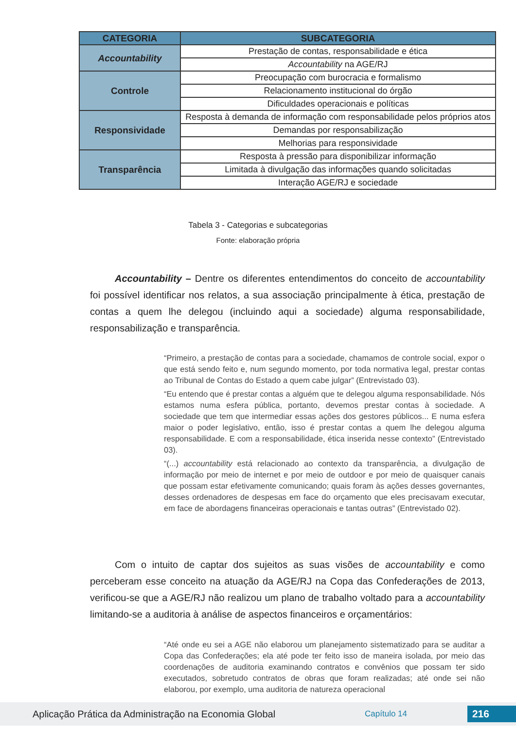| CATEGORIA | SUBCATEGORIA |
| --- | --- |
| Accountability | Prestação de contas, responsabilidade e ética |
| | Accountability na AGE/RJ |
| Controle | Preocupação com burocracia e formalismo |
| | Relacionamento institucional do órgão |
| | Dificuldades operacionais e políticas |
| Responsividade | Resposta à demanda de informação com responsabilidade pelos próprios atos |
| | Demandas por responsabilização |
| | Melhorias para responsividade |
| Transparência | Resposta à pressão para disponibilizar informação |
| | Limitada à divulgação das informações quando solicitadas |
| | Interação AGE/RJ e sociedade |
Tabela 3 - Categorias e subcategorias
Fonte: elaboração própria
Accountability – Dentre os diferentes entendimentos do conceito de accountability foi possível identificar nos relatos, a sua associação principalmente à ética, prestação de contas a quem lhe delegou (incluindo aqui a sociedade) alguma responsabilidade, responsabilização e transparência.
“Primeiro, a prestação de contas para a sociedade, chamamos de controle social, expor o que está sendo feito e, num segundo momento, por toda normativa legal, prestar contas ao Tribunal de Contas do Estado a quem cabe julgar” (Entrevistado 03).
“Eu entendo que é prestar contas a alguém que te delegou alguma responsabilidade. Nós estamos numa esfera pública, portanto, devemos prestar contas à sociedade. A sociedade que tem que intermediar essas ações dos gestores públicos... E numa esfera maior o poder legislativo, então, isso é prestar contas a quem lhe delegou alguma responsabilidade. E com a responsabilidade, ética inserida nesse contexto” (Entrevistado 03).
“(...) accountability está relacionado ao contexto da transparência, a divulgação de informação por meio de internet e por meio de outdoor e por meio de quaisquer canais que possam estar efetivamente comunicando; quais foram às ações desses governantes, desses ordenadores de despesas em face do orçamento que eles precisavam executar, em face de abordagens financeiras operacionais e tantas outras” (Entrevistado 02).
Com o intuito de captar dos sujeitos as suas visões de accountability e como perceberam esse conceito na atuação da AGE/RJ na Copa das Confederações de 2013, verificou-se que a AGE/RJ não realizou um plano de trabalho voltado para a accountability limitando-se a auditoria à análise de aspectos financeiros e orçamentários:
“Até onde eu sei a AGE não elaborou um planejamento sistematizado para se auditar a Copa das Confederações; ela até pode ter feito isso de maneira isolada, por meio das coordenações de auditoria examinando contratos e convênios que possam ter sido executados, sobretudo contratos de obras que foram realizadas; até onde sei não elaborou, por exemplo, uma auditoria de natureza operacional
Aplicação Prática da Administração na Economia Global Capítulo 14 216